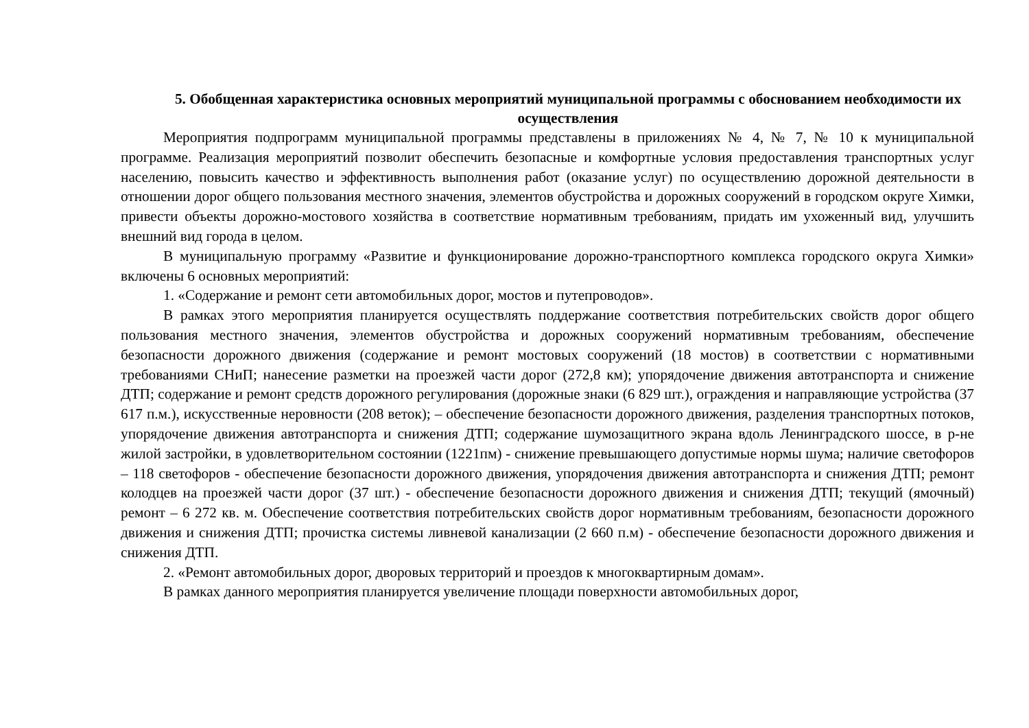5. Обобщенная характеристика основных мероприятий муниципальной программы с обоснованием необходимости их осуществления
Мероприятия подпрограмм муниципальной программы представлены в приложениях № 4, № 7, № 10 к муниципальной программе. Реализация мероприятий позволит обеспечить безопасные и комфортные условия предоставления транспортных услуг населению, повысить качество и эффективность выполнения работ (оказание услуг) по осуществлению дорожной деятельности в отношении дорог общего пользования местного значения, элементов обустройства и дорожных сооружений в городском округе Химки, привести объекты дорожно-мостового хозяйства в соответствие нормативным требованиям, придать им ухоженный вид, улучшить внешний вид города в целом.
В муниципальную программу «Развитие и функционирование дорожно-транспортного комплекса городского округа Химки» включены 6 основных мероприятий:
1. «Содержание и ремонт сети автомобильных дорог, мостов и путепроводов».
В рамках этого мероприятия планируется осуществлять поддержание соответствия потребительских свойств дорог общего пользования местного значения, элементов обустройства и дорожных сооружений нормативным требованиям, обеспечение безопасности дорожного движения (содержание и ремонт мостовых сооружений (18 мостов) в соответствии с нормативными требованиями СНиП; нанесение разметки на проезжей части дорог (272,8 км); упорядочение движения автотранспорта и снижение ДТП; содержание и ремонт средств дорожного регулирования (дорожные знаки (6 829 шт.), ограждения и направляющие устройства (37 617 п.м.), искусственные неровности (208 веток); – обеспечение безопасности дорожного движения, разделения транспортных потоков, упорядочение движения автотранспорта и снижения ДТП; содержание шумозащитного экрана вдоль Ленинградского шоссе, в р-не жилой застройки, в удовлетворительном состоянии (1221пм) - снижение превышающего допустимые нормы шума; наличие светофоров – 118 светофоров - обеспечение безопасности дорожного движения, упорядочения движения автотранспорта и снижения ДТП; ремонт колодцев на проезжей части дорог (37 шт.) - обеспечение безопасности дорожного движения и снижения ДТП; текущий (ямочный) ремонт – 6 272 кв. м. Обеспечение соответствия потребительских свойств дорог нормативным требованиям, безопасности дорожного движения и снижения ДТП; прочистка системы ливневой канализации (2 660 п.м) - обеспечение безопасности дорожного движения и снижения ДТП.
2. «Ремонт автомобильных дорог, дворовых территорий и проездов к многоквартирным домам».
В рамках данного мероприятия планируется увеличение площади поверхности автомобильных дорог,